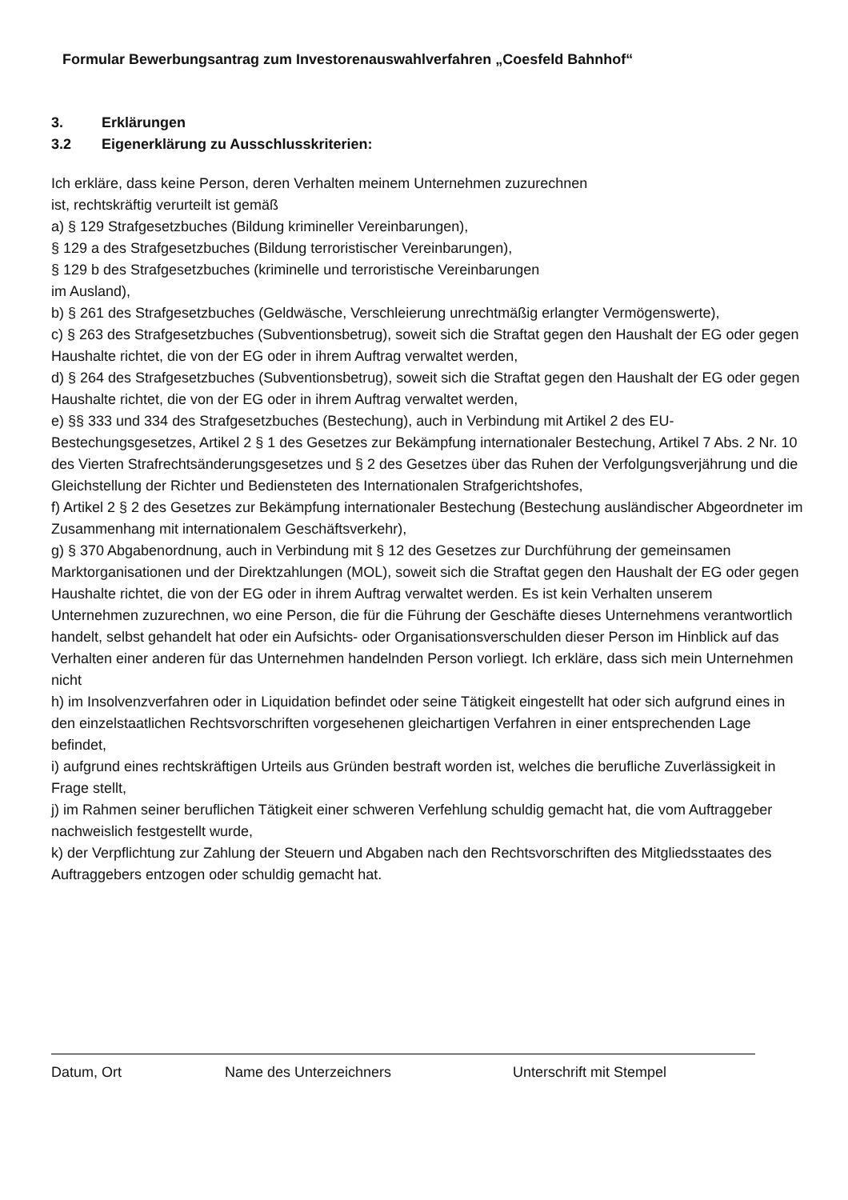Formular Bewerbungsantrag zum Investorenauswahlverfahren „Coesfeld Bahnhof“
3. Erklärungen
3.2 Eigenerklärung zu Ausschlusskriterien:
Ich erkläre, dass keine Person, deren Verhalten meinem Unternehmen zuzurechnen
ist, rechtskräftig verurteilt ist gemäß
a) § 129 Strafgesetzbuches (Bildung krimineller Vereinbarungen),
§ 129 a des Strafgesetzbuches (Bildung terroristischer Vereinbarungen),
§ 129 b des Strafgesetzbuches (kriminelle und terroristische Vereinbarungen
im Ausland),
b) § 261 des Strafgesetzbuches (Geldwäsche, Verschleierung unrechtmäßig erlangter Vermögenswerte),
c) § 263 des Strafgesetzbuches (Subventionsbetrug), soweit sich die Straftat gegen den Haushalt der EG oder gegen Haushalte richtet, die von der EG oder in ihrem Auftrag verwaltet werden,
d) § 264 des Strafgesetzbuches (Subventionsbetrug), soweit sich die Straftat gegen den Haushalt der EG oder gegen Haushalte richtet, die von der EG oder in ihrem Auftrag verwaltet werden,
e) §§ 333 und 334 des Strafgesetzbuches (Bestechung), auch in Verbindung mit Artikel 2 des EU-Bestechungsgesetzes, Artikel 2 § 1 des Gesetzes zur Bekämpfung internationaler Bestechung, Artikel 7 Abs. 2 Nr. 10 des Vierten Strafrechtsänderungsgesetzes und § 2 des Gesetzes über das Ruhen der Verfolgungsverjährung und die Gleichstellung der Richter und Bediensteten des Internationalen Strafgerichtshofes,
f) Artikel 2 § 2 des Gesetzes zur Bekämpfung internationaler Bestechung (Bestechung ausländischer Abgeordneter im Zusammenhang mit internationalem Geschäftsverkehr),
g) § 370 Abgabenordnung, auch in Verbindung mit § 12 des Gesetzes zur Durchführung der gemeinsamen Marktorganisationen und der Direktzahlungen (MOL), soweit sich die Straftat gegen den Haushalt der EG oder gegen Haushalte richtet, die von der EG oder in ihrem Auftrag verwaltet werden. Es ist kein Verhalten unserem Unternehmen zuzurechnen, wo eine Person, die für die Führung der Geschäfte dieses Unternehmens verantwortlich handelt, selbst gehandelt hat oder ein Aufsichts- oder Organisationsverschulden dieser Person im Hinblick auf das Verhalten einer anderen für das Unternehmen handelnden Person vorliegt. Ich erkläre, dass sich mein Unternehmen nicht
h) im Insolvenzverfahren oder in Liquidation befindet oder seine Tätigkeit eingestellt hat oder sich aufgrund eines in den einzelstaatlichen Rechtsvorschriften vorgesehenen gleichartigen Verfahren in einer entsprechenden Lage befindet,
i) aufgrund eines rechtskräftigen Urteils aus Gründen bestraft worden ist, welches die berufliche Zuverlässigkeit in Frage stellt,
j) im Rahmen seiner beruflichen Tätigkeit einer schweren Verfehlung schuldig gemacht hat, die vom Auftraggeber nachweislich festgestellt wurde,
k) der Verpflichtung zur Zahlung der Steuern und Abgaben nach den Rechtsvorschriften des Mitgliedsstaates des Auftraggebers entzogen oder schuldig gemacht hat.
Datum, Ort Name des Unterzeichners Unterschrift mit Stempel